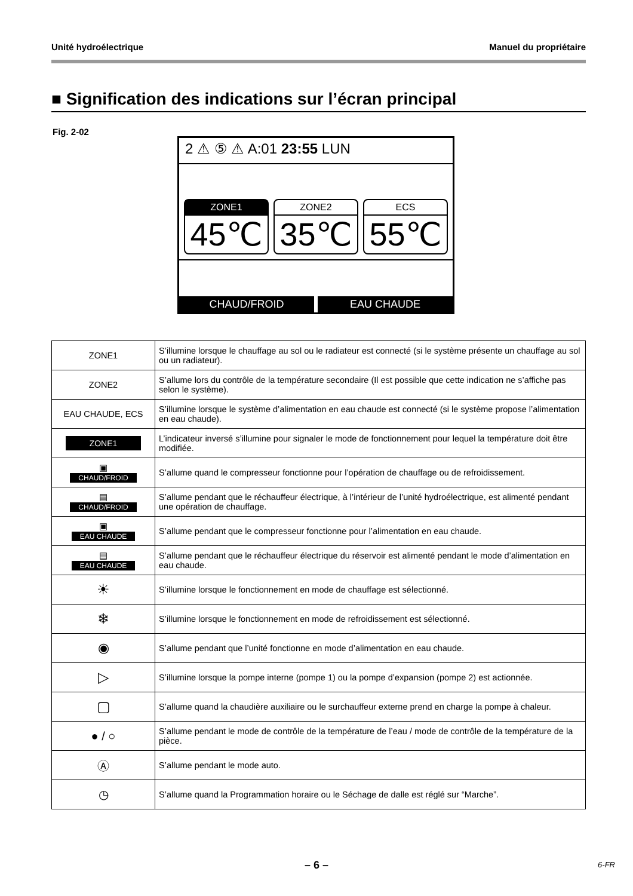Unité hydroélectrique Manuel du propriétaire
■ Signification des indications sur l’écran principal
Fig. 2-02
2 ⚠ ⑤ ⚠ A:01 23:55 LUN
ZONE1
45℃
ZONE2
35℃
ECS
55℃
CHAUD/FROID EAU CHAUDE
| ZONE1 | S’illumine lorsque le chauffage au sol ou le radiateur est connecté (si le système présente un chauffage au sol ou un radiateur). |
| ZONE2 | S’allume lors du contrôle de la température secondaire (Il est possible que cette indication ne s’affiche pas selon le système). |
| EAU CHAUDE, ECS | S’illumine lorsque le système d’alimentation en eau chaude est connecté (si le système propose l’alimentation en eau chaude). |
| ZONE1 | L’indicateur inversé s’illumine pour signaler le mode de fonctionnement pour lequel la température doit être modifiée. |
| ▣ CHAUD/FROID | S’allume quand le compresseur fonctionne pour l’opération de chauffage ou de refroidissement. |
| ▤ CHAUD/FROID | S’allume pendant que le réchauffeur électrique, à l’intérieur de l’unité hydroélectrique, est alimenté pendant une opération de chauffage. |
| ▣ EAU CHAUDE | S’allume pendant que le compresseur fonctionne pour l’alimentation en eau chaude. |
| ▤ EAU CHAUDE | S’allume pendant que le réchauffeur électrique du réservoir est alimenté pendant le mode d’alimentation en eau chaude. |
| ☀ | S’illumine lorsque le fonctionnement en mode de chauffage est sélectionné. |
| ❄ | S’illumine lorsque le fonctionnement en mode de refroidissement est sélectionné. |
| ◉ | S’allume pendant que l’unité fonctionne en mode d’alimentation en eau chaude. |
| ▷ | S’illumine lorsque la pompe interne (pompe 1) ou la pompe d’expansion (pompe 2) est actionnée. |
| ▢ | S’allume quand la chaudière auxiliaire ou le surchauffeur externe prend en charge la pompe à chaleur. |
| ● / ○ | S’allume pendant le mode de contrôle de la température de l’eau / mode de contrôle de la température de la pièce. |
| Ⓐ | S’allume pendant le mode auto. |
| ◷ | S’allume quand la Programmation horaire ou le Séchage de dalle est réglé sur “Marche”. |
– 6 – 6-FR